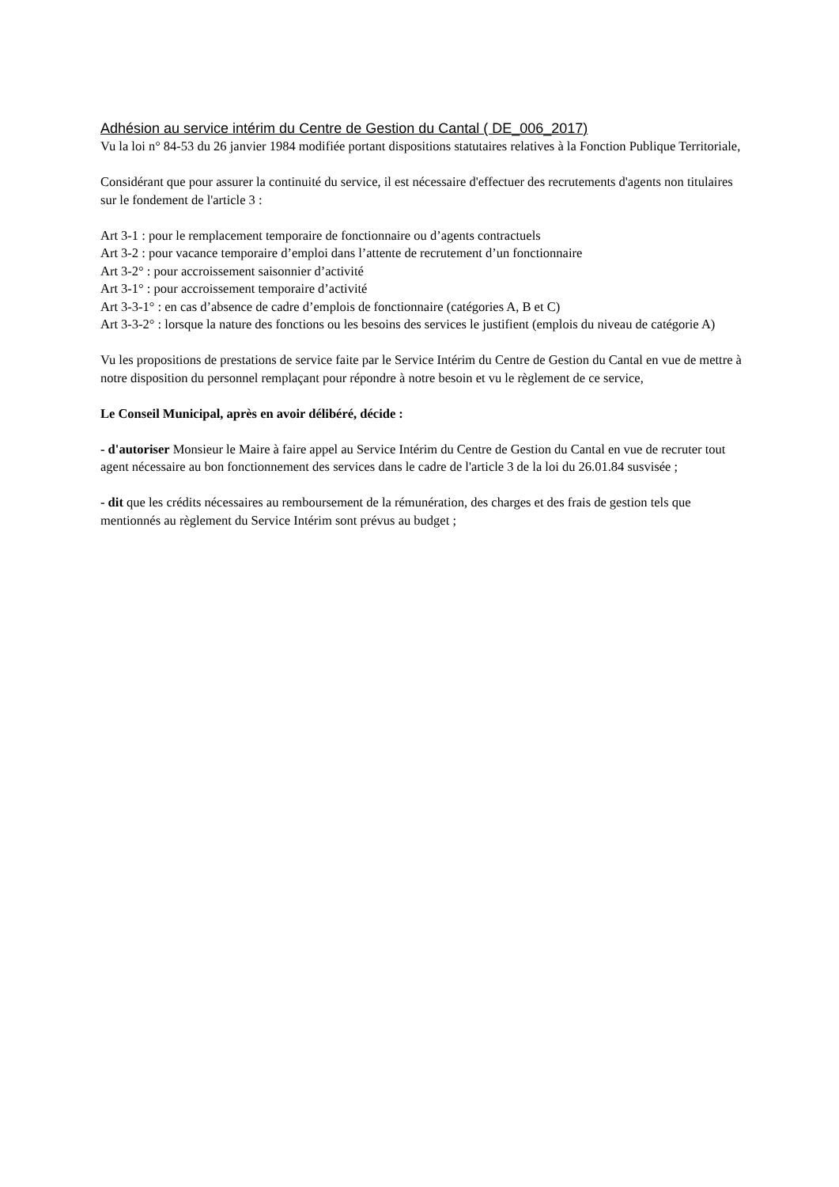Adhésion au service intérim du Centre de Gestion du Cantal ( DE_006_2017)
Vu la loi n° 84-53 du 26 janvier 1984 modifiée portant dispositions statutaires relatives à la Fonction Publique Territoriale,
Considérant que pour assurer la continuité du service, il est nécessaire d'effectuer des recrutements d'agents non titulaires sur le fondement de l'article 3 :
Art 3-1 : pour le remplacement temporaire de fonctionnaire ou d’agents contractuels
Art 3-2 : pour vacance temporaire d’emploi dans l’attente de recrutement d’un fonctionnaire
Art 3-2° : pour accroissement saisonnier d’activité
Art 3-1° : pour accroissement temporaire d’activité
Art 3-3-1° : en cas d’absence de cadre d’emplois de fonctionnaire (catégories A, B et C)
Art 3-3-2° : lorsque la nature des fonctions ou les besoins des services le justifient (emplois du niveau de catégorie A)
Vu les propositions de prestations de service faite par le Service Intérim du Centre de Gestion du Cantal en vue de mettre à notre disposition du personnel remplaçant pour répondre à notre besoin et vu le règlement de ce service,
Le Conseil Municipal, après en avoir délibéré, décide :
- d'autoriser Monsieur le Maire à faire appel au Service Intérim du Centre de Gestion du Cantal en vue de recruter tout agent nécessaire au bon fonctionnement des services dans le cadre de l'article 3 de la loi du 26.01.84 susvisée ;
- dit que les crédits nécessaires au remboursement de la rémunération, des charges et des frais de gestion tels que mentionnés au règlement du Service Intérim sont prévus au budget ;